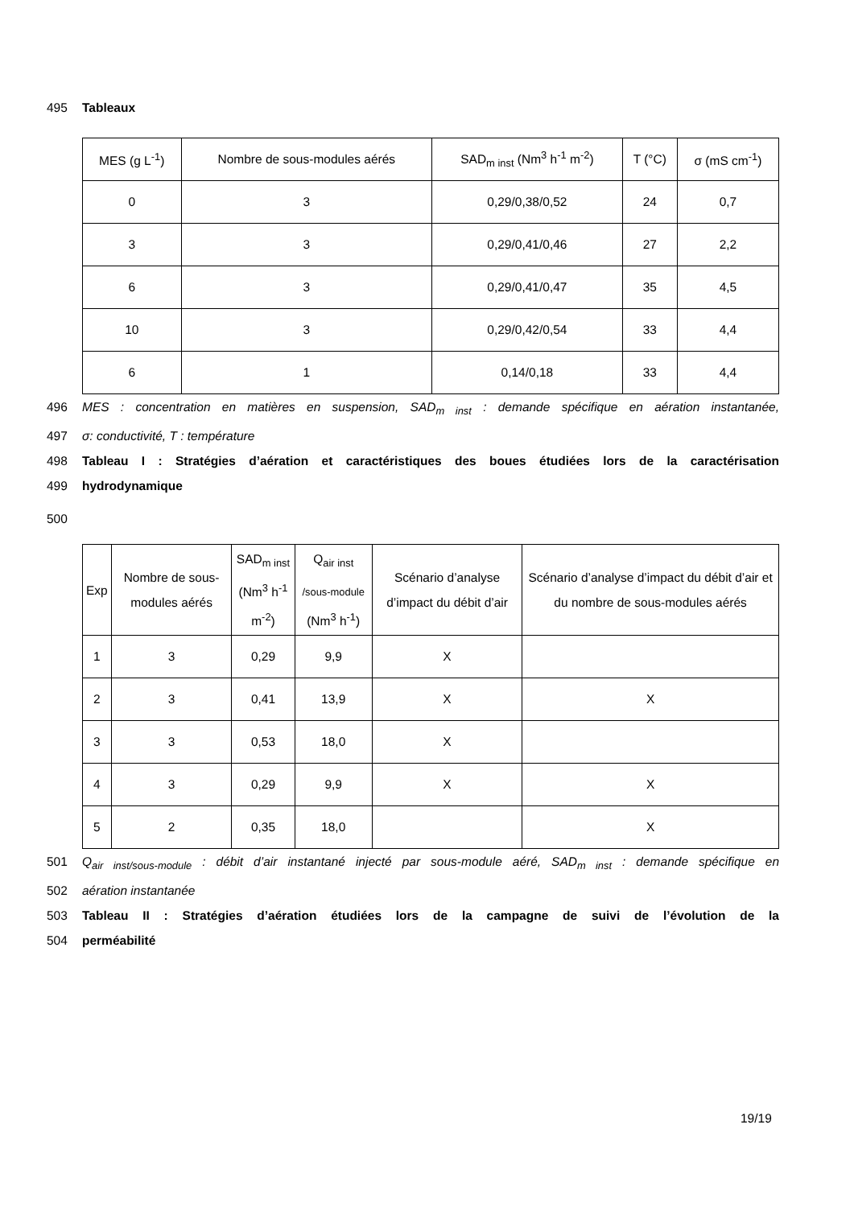495 Tableaux
| MES (g L<sup>-1</sup>) | Nombre de sous-modules aérés | SAD<sub>m inst</sub> (Nm<sup>3</sup> h<sup>-1</sup> m<sup>-2</sup>) | T (°C) | σ (mS cm<sup>-1</sup>) |
| --- | --- | --- | --- | --- |
| 0 | 3 | 0,29/0,38/0,52 | 24 | 0,7 |
| 3 | 3 | 0,29/0,41/0,46 | 27 | 2,2 |
| 6 | 3 | 0,29/0,41/0,47 | 35 | 4,5 |
| 10 | 3 | 0,29/0,42/0,54 | 33 | 4,4 |
| 6 | 1 | 0,14/0,18 | 33 | 4,4 |
496 MES : concentration en matières en suspension, SAD<sub>m inst</sub> : demande spécifique en aération instantanée,
497 σ: conductivité, T : température
498 Tableau I : Stratégies d’aération et caractéristiques des boues étudiées lors de la caractérisation
499 hydrodynamique
500
| Exp | Nombre de sous-modules aérés | SAD<sub>m inst</sub> (Nm<sup>3</sup> h<sup>-1</sup> m<sup>-2</sup>) | Q<sub>air inst /sous-module</sub> (Nm<sup>3</sup> h<sup>-1</sup>) | Scénario d’analyse d’impact du débit d’air | Scénario d’analyse d’impact du débit d’air et du nombre de sous-modules aérés |
| --- | --- | --- | --- | --- | --- |
| 1 | 3 | 0,29 | 9,9 | X | |
| 2 | 3 | 0,41 | 13,9 | X | X |
| 3 | 3 | 0,53 | 18,0 | X | |
| 4 | 3 | 0,29 | 9,9 | X | X |
| 5 | 2 | 0,35 | 18,0 | | X |
501 Q<sub>air inst/sous-module</sub> : débit d’air instantané injecté par sous-module aéré, SAD<sub>m inst</sub> : demande spécifique en
502 aération instantanée
503 Tableau II : Stratégies d’aération étudiées lors de la campagne de suivi de l’évolution de la
504 perméabilité
19/19